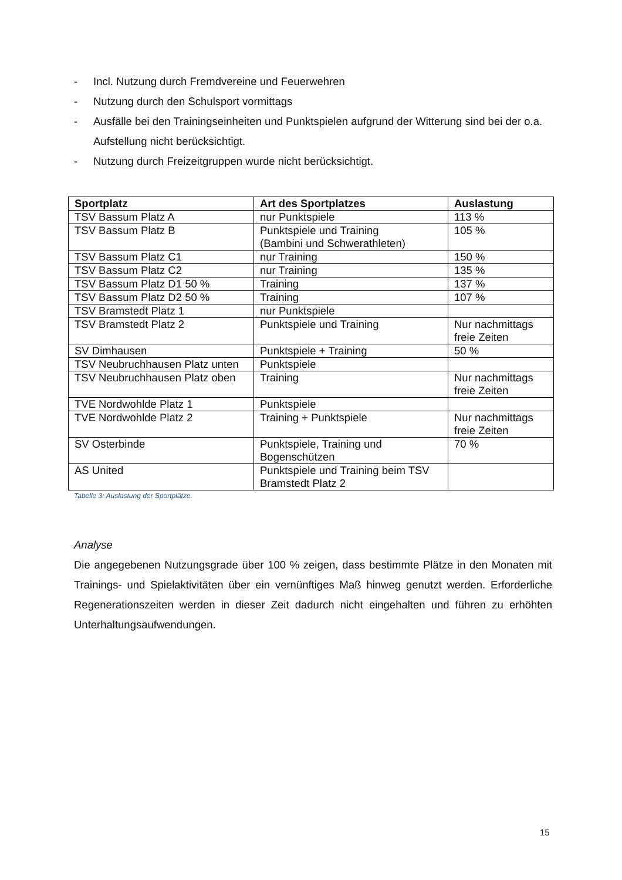- Incl. Nutzung durch Fremdvereine und Feuerwehren
- Nutzung durch den Schulsport vormittags
- Ausfälle bei den Trainingseinheiten und Punktspielen aufgrund der Witterung sind bei der o.a. Aufstellung nicht berücksichtigt.
- Nutzung durch Freizeitgruppen wurde nicht berücksichtigt.
| Sportplatz | Art des Sportplatzes | Auslastung |
| --- | --- | --- |
| TSV Bassum Platz A | nur Punktspiele | 113 % |
| TSV Bassum Platz B | Punktspiele und Training (Bambini und Schwerathleten) | 105 % |
| TSV Bassum Platz C1 | nur Training | 150 % |
| TSV Bassum Platz C2 | nur Training | 135 % |
| TSV Bassum Platz D1 50 % | Training | 137 % |
| TSV Bassum Platz D2 50 % | Training | 107 % |
| TSV Bramstedt Platz 1 | nur Punktspiele | |
| TSV Bramstedt Platz 2 | Punktspiele und Training | Nur nachmittags freie Zeiten |
| SV Dimhausen | Punktspiele + Training | 50 % |
| TSV Neubruchhausen Platz unten | Punktspiele | |
| TSV Neubruchhausen Platz oben | Training | Nur nachmittags freie Zeiten |
| TVE Nordwohlde Platz 1 | Punktspiele | |
| TVE Nordwohlde Platz 2 | Training + Punktspiele | Nur nachmittags freie Zeiten |
| SV Osterbinde | Punktspiele, Training und Bogenschützen | 70 % |
| AS United | Punktspiele und Training beim TSV Bramstedt Platz 2 | |
Tabelle 3: Auslastung der Sportplätze.
Analyse
Die angegebenen Nutzungsgrade über 100 % zeigen, dass bestimmte Plätze in den Monaten mit Trainings- und Spielaktivitäten über ein vernünftiges Maß hinweg genutzt werden. Erforderliche Regenerationszeiten werden in dieser Zeit dadurch nicht eingehalten und führen zu erhöhten Unterhaltungsaufwendungen.
15